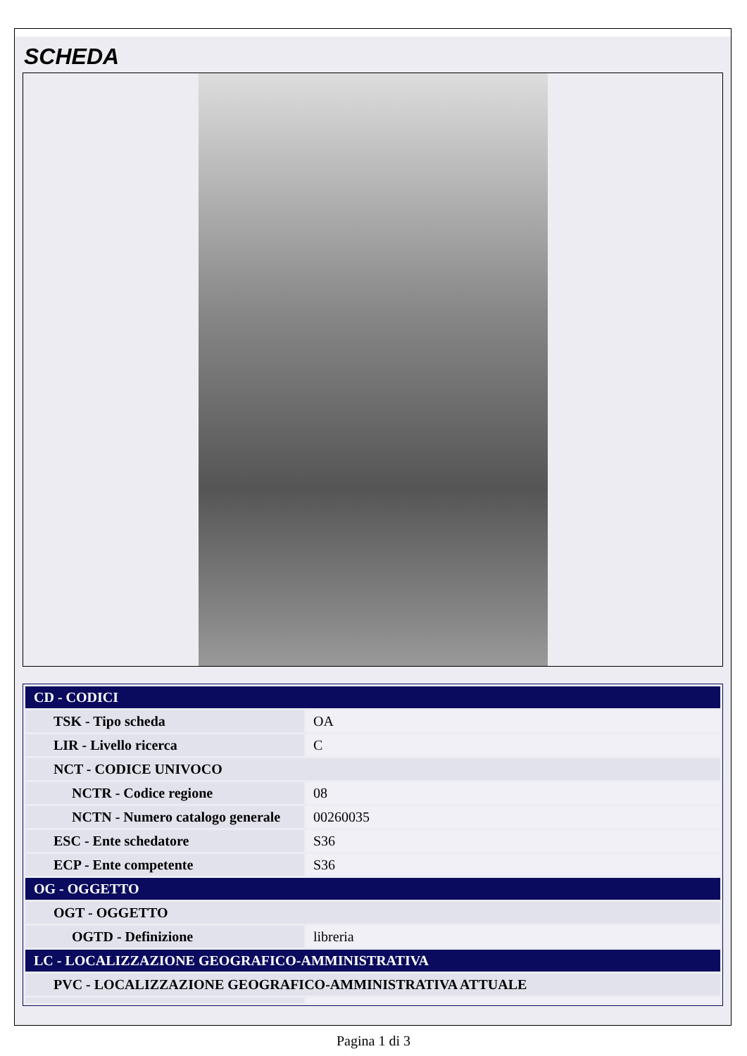SCHEDA
| CD - CODICI | |
| TSK - Tipo scheda | OA |
| LIR - Livello ricerca | C |
| NCT - CODICE UNIVOCO | |
| NCTR - Codice regione | 08 |
| NCTN - Numero catalogo generale | 00260035 |
| ESC - Ente schedatore | S36 |
| ECP - Ente competente | S36 |
| OG - OGGETTO | |
| OGT - OGGETTO | |
| OGTD - Definizione | libreria |
| LC - LOCALIZZAZIONE GEOGRAFICO-AMMINISTRATIVA | |
| PVC - LOCALIZZAZIONE GEOGRAFICO-AMMINISTRATIVA ATTUALE | |
Pagina 1 di 3